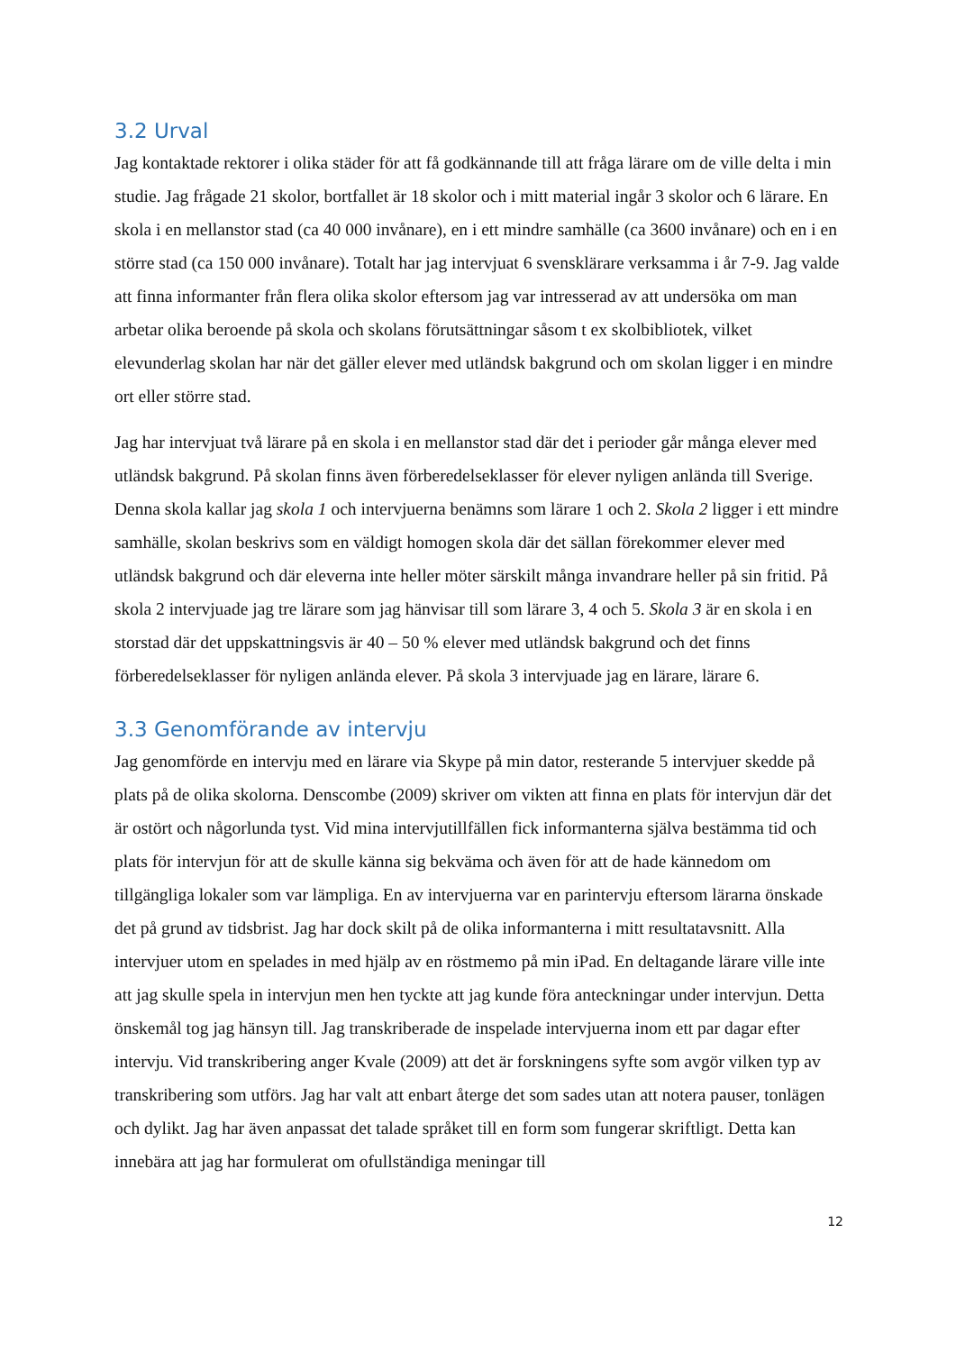3.2 Urval
Jag kontaktade rektorer i olika städer för att få godkännande till att fråga lärare om de ville delta i min studie. Jag frågade 21 skolor, bortfallet är 18 skolor och i mitt material ingår 3 skolor och 6 lärare. En skola i en mellanstor stad (ca 40 000 invånare), en i ett mindre samhälle (ca 3600 invånare) och en i en större stad (ca 150 000 invånare). Totalt har jag intervjuat 6 svensklärare verksamma i år 7-9. Jag valde att finna informanter från flera olika skolor eftersom jag var intresserad av att undersöka om man arbetar olika beroende på skola och skolans förutsättningar såsom t ex skolbibliotek, vilket elevunderlag skolan har när det gäller elever med utländsk bakgrund och om skolan ligger i en mindre ort eller större stad.
Jag har intervjuat två lärare på en skola i en mellanstor stad där det i perioder går många elever med utländsk bakgrund. På skolan finns även förberedelseklasser för elever nyligen anlända till Sverige. Denna skola kallar jag skola 1 och intervjuerna benämns som lärare 1 och 2. Skola 2 ligger i ett mindre samhälle, skolan beskrivs som en väldigt homogen skola där det sällan förekommer elever med utländsk bakgrund och där eleverna inte heller möter särskilt många invandrare heller på sin fritid. På skola 2 intervjuade jag tre lärare som jag hänvisar till som lärare 3, 4 och 5. Skola 3 är en skola i en storstad där det uppskattningsvis är 40 – 50 % elever med utländsk bakgrund och det finns förberedelseklasser för nyligen anlända elever. På skola 3 intervjuade jag en lärare, lärare 6.
3.3 Genomförande av intervju
Jag genomförde en intervju med en lärare via Skype på min dator, resterande 5 intervjuer skedde på plats på de olika skolorna. Denscombe (2009) skriver om vikten att finna en plats för intervjun där det är ostört och någorlunda tyst. Vid mina intervjutillfällen fick informanterna själva bestämma tid och plats för intervjun för att de skulle känna sig bekväma och även för att de hade kännedom om tillgängliga lokaler som var lämpliga. En av intervjuerna var en parintervju eftersom lärarna önskade det på grund av tidsbrist. Jag har dock skilt på de olika informanterna i mitt resultatavsnitt. Alla intervjuer utom en spelades in med hjälp av en röstmemo på min iPad. En deltagande lärare ville inte att jag skulle spela in intervjun men hen tyckte att jag kunde föra anteckningar under intervjun. Detta önskemål tog jag hänsyn till. Jag transkriberade de inspelade intervjuerna inom ett par dagar efter intervju. Vid transkribering anger Kvale (2009) att det är forskningens syfte som avgör vilken typ av transkribering som utförs. Jag har valt att enbart återge det som sades utan att notera pauser, tonlägen och dylikt. Jag har även anpassat det talade språket till en form som fungerar skriftligt. Detta kan innebära att jag har formulerat om ofullständiga meningar till
12